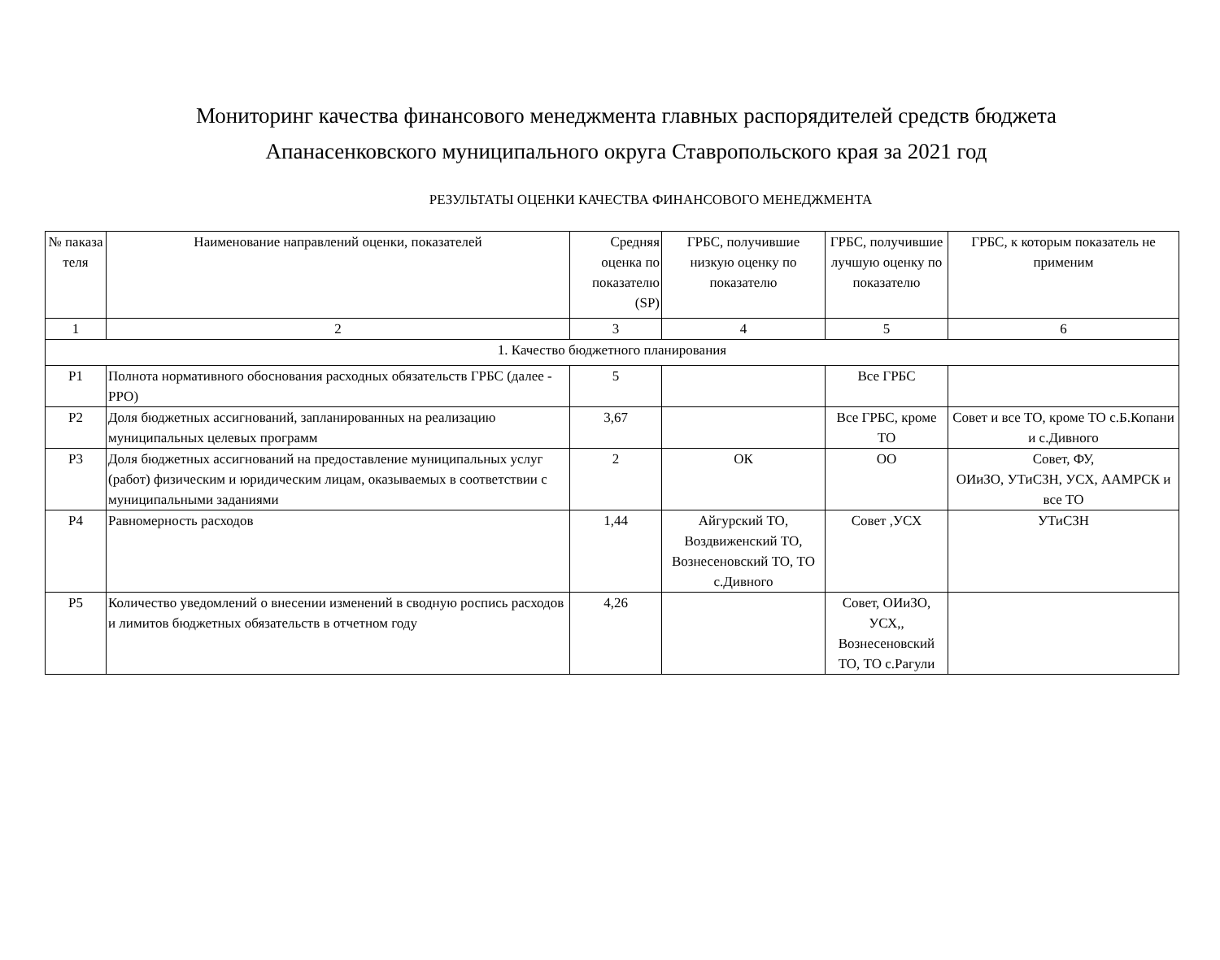Мониторинг качества финансового менеджмента главных распорядителей средств бюджета Апанасенковского муниципального округа Ставропольского края за 2021 год
РЕЗУЛЬТАТЫ ОЦЕНКИ КАЧЕСТВА ФИНАНСОВОГО МЕНЕДЖМЕНТА
| № паказа теля | Наименование направлений оценки, показателей | Средняя оценка по показателю (SP) | ГРБС, получившие низкую оценку по показателю | ГРБС, получившие лучшую оценку по показателю | ГРБС, к которым показатель не применим |
| --- | --- | --- | --- | --- | --- |
| 1 | 2 | 3 | 4 | 5 | 6 |
| 1. Качество бюджетного планирования | | | | | |
| Р1 | Полнота нормативного обоснования расходных обязательств ГРБС (далее - РРО) | 5 | | Все ГРБС | |
| Р2 | Доля бюджетных ассигнований, запланированных на реализацию муниципальных целевых программ | 3,67 | | Все ГРБС, кроме ТО | Совет и все ТО, кроме ТО с.Б.Копани и с.Дивного |
| Р3 | Доля бюджетных ассигнований на предоставление муниципальных услуг (работ) физическим и юридическим лицам, оказываемых в соответствии с муниципальными заданиями | 2 | ОК | ОО | Совет, ФУ, ОИиЗО, УТиСЗН, УСХ, ААМРСК и все ТО |
| Р4 | Равномерность расходов | 1,44 | Айгурский ТО, Воздвиженский ТО, Вознесеновский ТО, ТО с.Дивного | Совет ,УСХ | УТиСЗН |
| Р5 | Количество уведомлений о внесении изменений в сводную роспись расходов и лимитов бюджетных обязательств в отчетном году | 4,26 | | Совет, ОИиЗО, УСХ,, Вознесеновский ТО, ТО с.Рагули | |